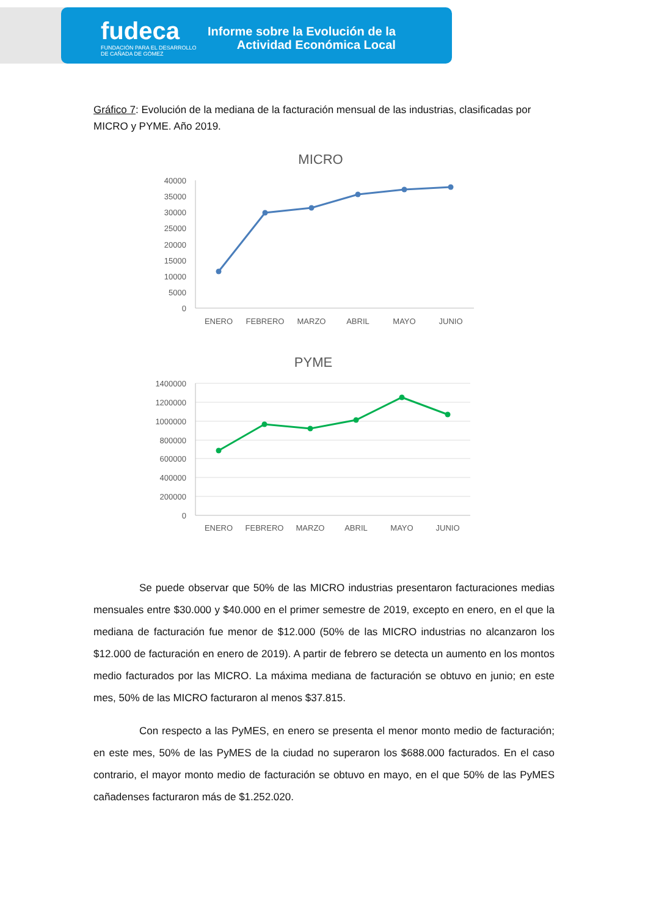fudeca
FUNDACIÓN PARA EL DESARROLLO
DE CAÑADA DE GÓMEZ
Informe sobre la Evolución de la
Actividad Económica Local
Gráfico 7: Evolución de la mediana de la facturación mensual de las industrias, clasificadas por MICRO y PYME. Año 2019.
MICRO
40000
35000
30000
25000
20000
15000
10000
5000
0
ENERO
FEBRERO
MARZO
ABRIL
MAYO
JUNIO
PYME
1400000
1200000
1000000
800000
600000
400000
200000
0
ENERO
FEBRERO
MARZO
ABRIL
MAYO
JUNIO
Se puede observar que 50% de las MICRO industrias presentaron facturaciones medias mensuales entre $30.000 y $40.000 en el primer semestre de 2019, excepto en enero, en el que la mediana de facturación fue menor de $12.000 (50% de las MICRO industrias no alcanzaron los $12.000 de facturación en enero de 2019). A partir de febrero se detecta un aumento en los montos medio facturados por las MICRO. La máxima mediana de facturación se obtuvo en junio; en este mes, 50% de las MICRO facturaron al menos $37.815.
Con respecto a las PyMES, en enero se presenta el menor monto medio de facturación; en este mes, 50% de las PyMES de la ciudad no superaron los $688.000 facturados. En el caso contrario, el mayor monto medio de facturación se obtuvo en mayo, en el que 50% de las PyMES cañadenses facturaron más de $1.252.020.